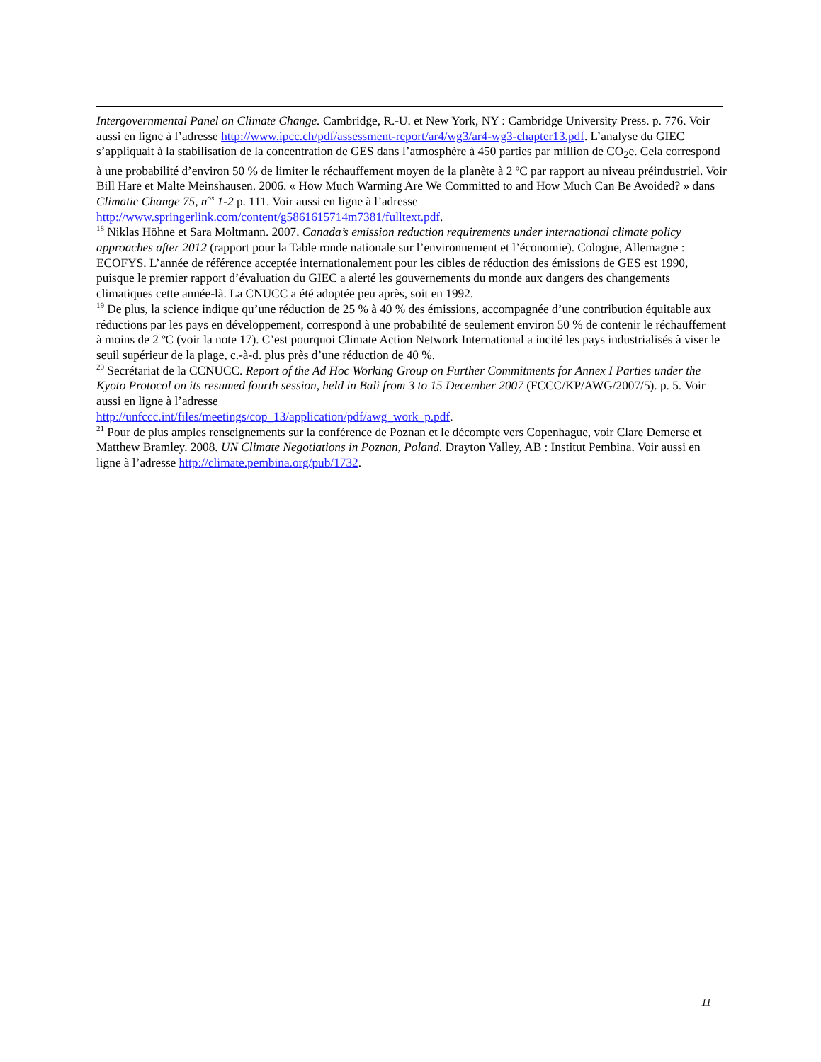Intergovernmental Panel on Climate Change. Cambridge, R.-U. et New York, NY : Cambridge University Press. p. 776. Voir aussi en ligne à l’adresse http://www.ipcc.ch/pdf/assessment-report/ar4/wg3/ar4-wg3-chapter13.pdf. L’analyse du GIEC s’appliquait à la stabilisation de la concentration de GES dans l’atmosphère à 450 parties par million de CO<sub>2</sub>e. Cela correspond à une probabilité d’environ 50 % de limiter le réchauffement moyen de la planète à 2 ºC par rapport au niveau préindustriel. Voir Bill Hare et Malte Meinshausen. 2006. « How Much Warming Are We Committed to and How Much Can Be Avoided? » dans Climatic Change 75, n<sup>os</sup> 1-2 p. 111. Voir aussi en ligne à l’adresse http://www.springerlink.com/content/g5861615714m7381/fulltext.pdf.
<sup>18</sup> Niklas Höhne et Sara Moltmann. 2007. Canada’s emission reduction requirements under international climate policy approaches after 2012 (rapport pour la Table ronde nationale sur l’environnement et l’économie). Cologne, Allemagne : ECOFYS. L’année de référence acceptée internationalement pour les cibles de réduction des émissions de GES est 1990, puisque le premier rapport d’évaluation du GIEC a alerté les gouvernements du monde aux dangers des changements climatiques cette année-là. La CNUCC a été adoptée peu après, soit en 1992.
<sup>19</sup> De plus, la science indique qu’une réduction de 25 % à 40 % des émissions, accompagnée d’une contribution équitable aux réductions par les pays en développement, correspond à une probabilité de seulement environ 50 % de contenir le réchauffement à moins de 2 ºC (voir la note 17). C’est pourquoi Climate Action Network International a incité les pays industrialisés à viser le seuil supérieur de la plage, c.-à-d. plus près d’une réduction de 40 %.
<sup>20</sup> Secrétariat de la CCNUCC. Report of the Ad Hoc Working Group on Further Commitments for Annex I Parties under the Kyoto Protocol on its resumed fourth session, held in Bali from 3 to 15 December 2007 (FCCC/KP/AWG/2007/5). p. 5. Voir aussi en ligne à l’adresse
http://unfccc.int/files/meetings/cop_13/application/pdf/awg_work_p.pdf.
<sup>21</sup> Pour de plus amples renseignements sur la conférence de Poznan et le décompte vers Copenhague, voir Clare Demerse et Matthew Bramley. 2008. UN Climate Negotiations in Poznan, Poland. Drayton Valley, AB : Institut Pembina. Voir aussi en ligne à l’adresse http://climate.pembina.org/pub/1732.
11